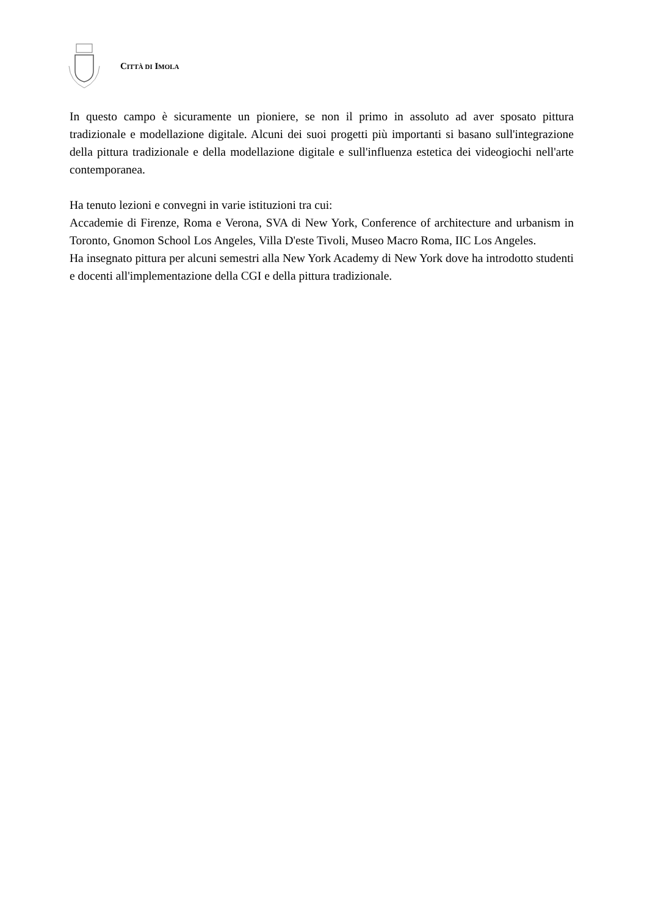CITTÀ DI IMOLA
In questo campo è sicuramente un pioniere, se non il primo in assoluto ad aver sposato pittura tradizionale e modellazione digitale. Alcuni dei suoi progetti più importanti si basano sull'integrazione della pittura tradizionale e della modellazione digitale e sull'influenza estetica dei videogiochi nell'arte contemporanea.
Ha tenuto lezioni e convegni in varie istituzioni tra cui:
Accademie di Firenze, Roma e Verona, SVA di New York, Conference of architecture and urbanism in Toronto, Gnomon School Los Angeles, Villa D'este Tivoli, Museo Macro Roma, IIC Los Angeles.
Ha insegnato pittura per alcuni semestri alla New York Academy di New York dove ha introdotto studenti e docenti all'implementazione della CGI e della pittura tradizionale.